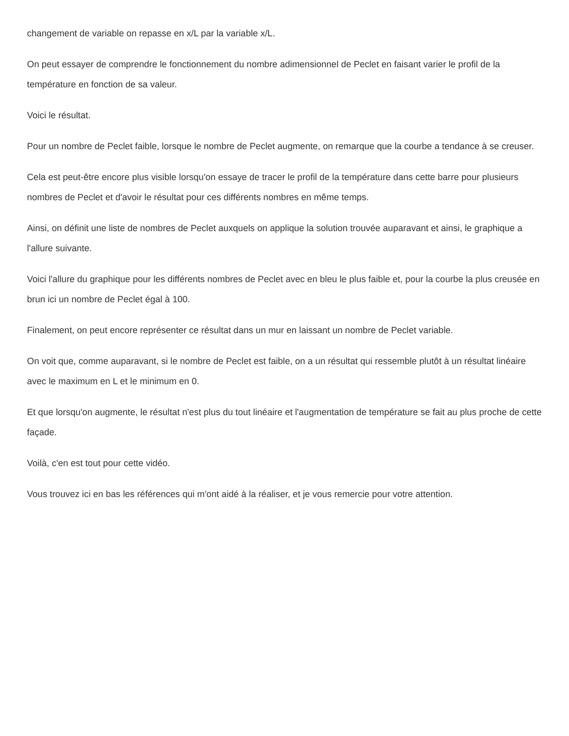changement de variable on repasse en x/L par la variable x/L.
On peut essayer de comprendre le fonctionnement du nombre adimensionnel de Peclet en faisant varier le profil de la température en fonction de sa valeur.
Voici le résultat.
Pour un nombre de Peclet faible, lorsque le nombre de Peclet augmente, on remarque que la courbe a tendance à se creuser.
Cela est peut-être encore plus visible lorsqu'on essaye de tracer le profil de la température dans cette barre pour plusieurs nombres de Peclet et d'avoir le résultat pour ces différents nombres en même temps.
Ainsi, on définit une liste de nombres de Peclet auxquels on applique la solution trouvée auparavant et ainsi, le graphique a l'allure suivante.
Voici l'allure du graphique pour les différents nombres de Peclet avec en bleu le plus faible et, pour la courbe la plus creusée en brun ici un nombre de Peclet égal à 100.
Finalement, on peut encore représenter ce résultat dans un mur en laissant un nombre de Peclet variable.
On voit que, comme auparavant, si le nombre de Peclet est faible, on a un résultat qui ressemble plutôt à un résultat linéaire avec le maximum en L et le minimum en 0.
Et que lorsqu'on augmente, le résultat n'est plus du tout linéaire et l'augmentation de température se fait au plus proche de cette façade.
Voilà, c'en est tout pour cette vidéo.
Vous trouvez ici en bas les références qui m'ont aidé à la réaliser, et je vous remercie pour votre attention.